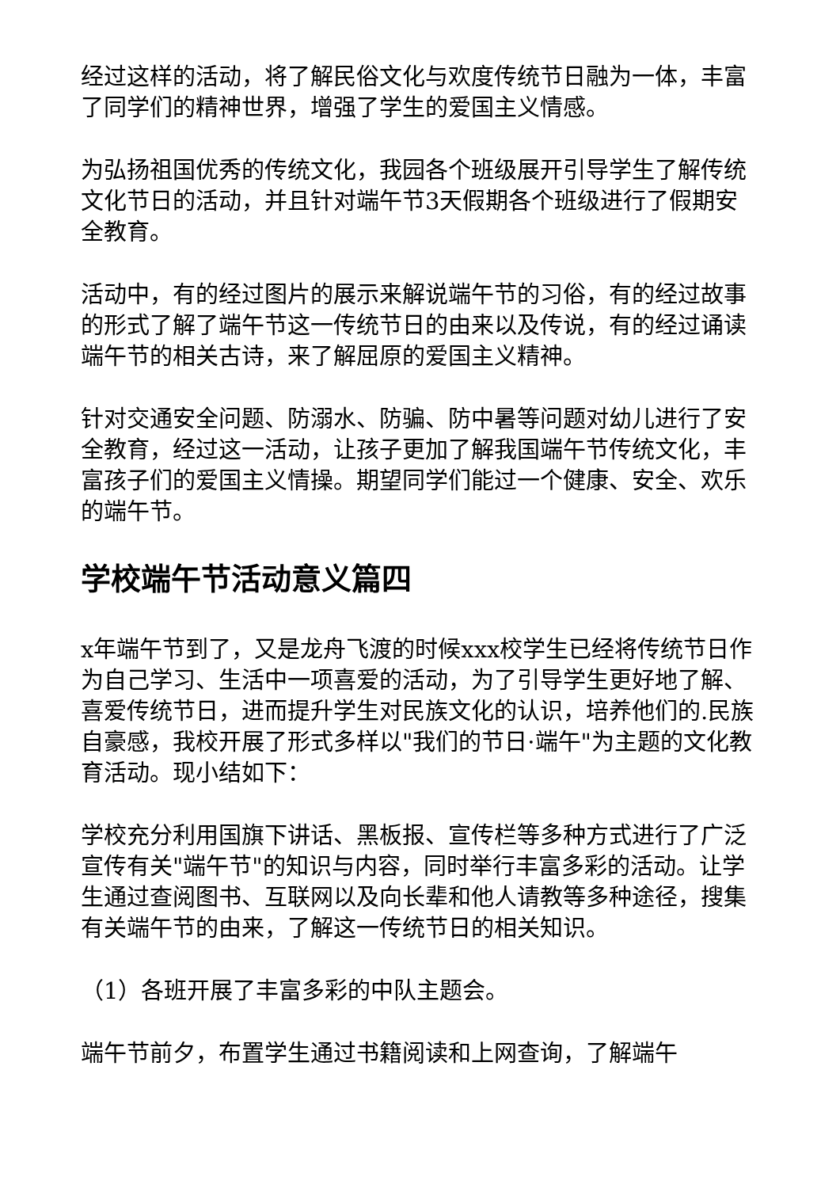经过这样的活动，将了解民俗文化与欢度传统节日融为一体，丰富了同学们的精神世界，增强了学生的爱国主义情感。
为弘扬祖国优秀的传统文化，我园各个班级展开引导学生了解传统文化节日的活动，并且针对端午节3天假期各个班级进行了假期安全教育。
活动中，有的经过图片的展示来解说端午节的习俗，有的经过故事的形式了解了端午节这一传统节日的由来以及传说，有的经过诵读端午节的相关古诗，来了解屈原的爱国主义精神。
针对交通安全问题、防溺水、防骗、防中暑等问题对幼儿进行了安全教育，经过这一活动，让孩子更加了解我国端午节传统文化，丰富孩子们的爱国主义情操。期望同学们能过一个健康、安全、欢乐的端午节。
学校端午节活动意义篇四
x年端午节到了，又是龙舟飞渡的时候xxx校学生已经将传统节日作为自己学习、生活中一项喜爱的活动，为了引导学生更好地了解、喜爱传统节日，进而提升学生对民族文化的认识，培养他们的.民族自豪感，我校开展了形式多样以"我们的节日·端午"为主题的文化教育活动。现小结如下：
学校充分利用国旗下讲话、黑板报、宣传栏等多种方式进行了广泛宣传有关"端午节"的知识与内容，同时举行丰富多彩的活动。让学生通过查阅图书、互联网以及向长辈和他人请教等多种途径，搜集有关端午节的由来，了解这一传统节日的相关知识。
（1）各班开展了丰富多彩的中队主题会。
端午节前夕，布置学生通过书籍阅读和上网查询，了解端午